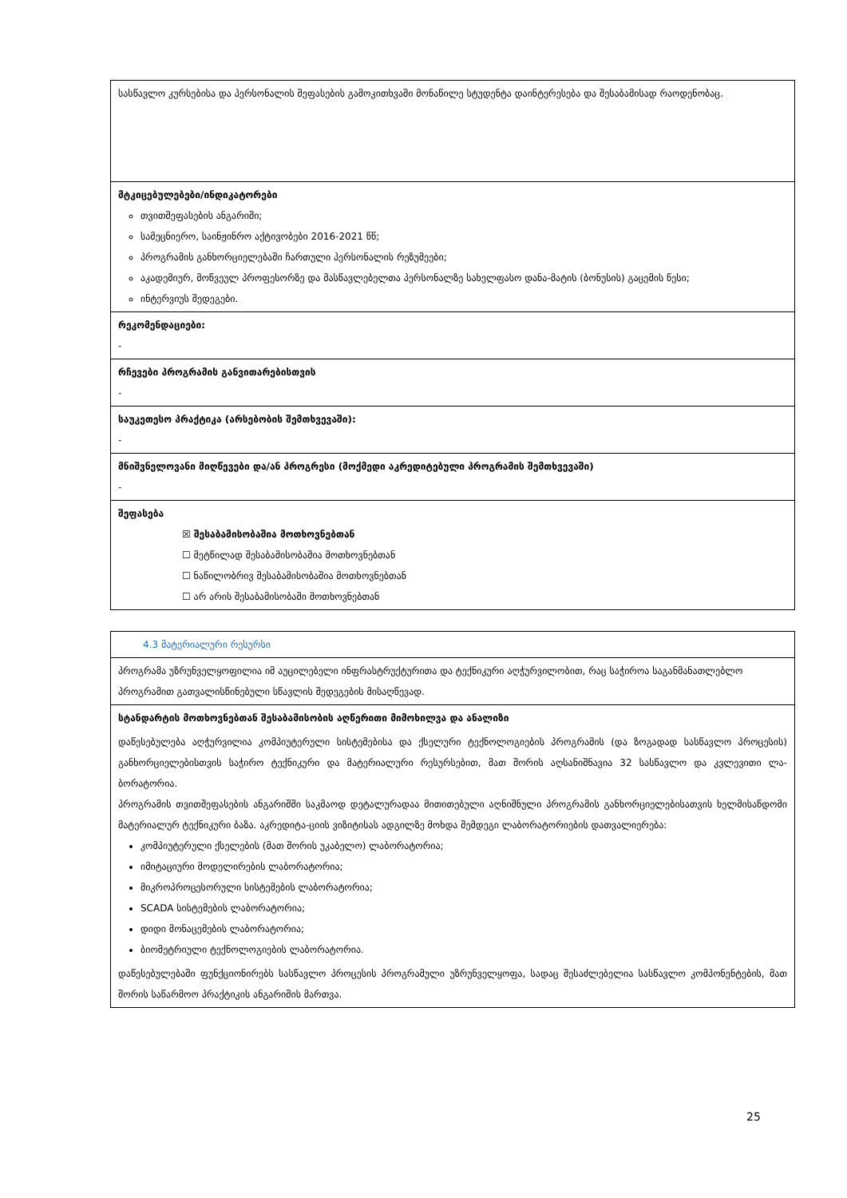| სასწავლო კურსებისა და პერსონალის შეფასების გამოკითხვაში მონაწილე სტუდენტა დაინტერესება და შესაბამისად რაოდენობაც. |
| მტკიცებულებები/ინდიკატორები თვითშეფასების ანგარიში; სამეცნიერო, საინჟინრო აქტივობები 2016-2021 წწ; პროგრამის განხორციელებაში ჩართული პერსონალის რეზუმეები; აკადემიურ, მოწვეულ პროფესორზე და მასწავლებელთა პერსონალზე სახელფასო დანა-მატის (ბონუსის) გაცემის წესი; ინტერვიუს შედეგები. |
| რეკომენდაციები: - |
| რჩევები პროგრამის განვითარებისთვის - |
| საუკეთესო პრაქტიკა (არსებობის შემთხვევაში): - |
| მნიშვნელოვანი მიღწევები და/ან პროგრესი (მოქმედი აკრედიტებული პროგრამის შემთხვევაში) - |
| შეფასება ☒ შესაბამისობაშია მოთხოვნებთან ☐ მეტწილად შესაბამისობაშია მოთხოვნებთან ☐ ნაწილობრივ შესაბამისობაშია მოთხოვნებთან ☐ არ არის შესაბამისობაში მოთხოვნებთან |
| 4.3 მატერიალური რესურსი |
| პროგრამა უზრუნველყოფილია იმ აუცილებელი ინფრასტრუქტურითა და ტექნიკური აღჭურვილობით, რაც საჭიროა საგანმანათლებლო პროგრამით გათვალისწინებული სწავლის შედეგების მისაღწევად. |
| სტანდარტის მოთხოვნებთან შესაბამისობის აღწერითი მიმოხილვა და ანალიზი დაწესებულება აღჭურვილია კომპიუტერული სისტემებისა და ქსელური ტექნოლოგიების პროგრამის (და ზოგადად სასწავლო პროცესის) განხორციელებისთვის საჭირო ტექნიკური და მატერიალური რესურსებით, მათ შორის აღსანიშნავია 32 სასწავლო და კვლევითი ლა-ბორატორია. პროგრამის თვითშეფასების ანგარიშში საკმაოდ დეტალურადაა მითითებული აღნიშნული პროგრამის განხორციელებისათვის ხელმისაწდომი მატერიალურ ტექნიკური ბაზა. აკრედიტა-ციის ვიზიტისას ადგილზე მოხდა შემდეგი ლაბორატორიების დათვალიერება: კომპიუტერული ქსელების (მათ შორის უკაბელო) ლაბორატორია; იმიტაციური მოდელირების ლაბორატორია; მიკროპროცესორული სისტემების ლაბორატორია; SCADA სისტემების ლაბორატორია; დიდი მონაცემების ლაბორატორია; ბიომეტრიული ტექნოლოგიების ლაბორატორია. დაწესებულებაში ფუნქციონირებს სასწავლო პროცესის პროგრამული უზრუნველყოფა, სადაც შესაძლებელია სასწავლო კომპონენტების, მათ შორის საწარმოო პრაქტიკის ანგარიშის მართვა. |
25